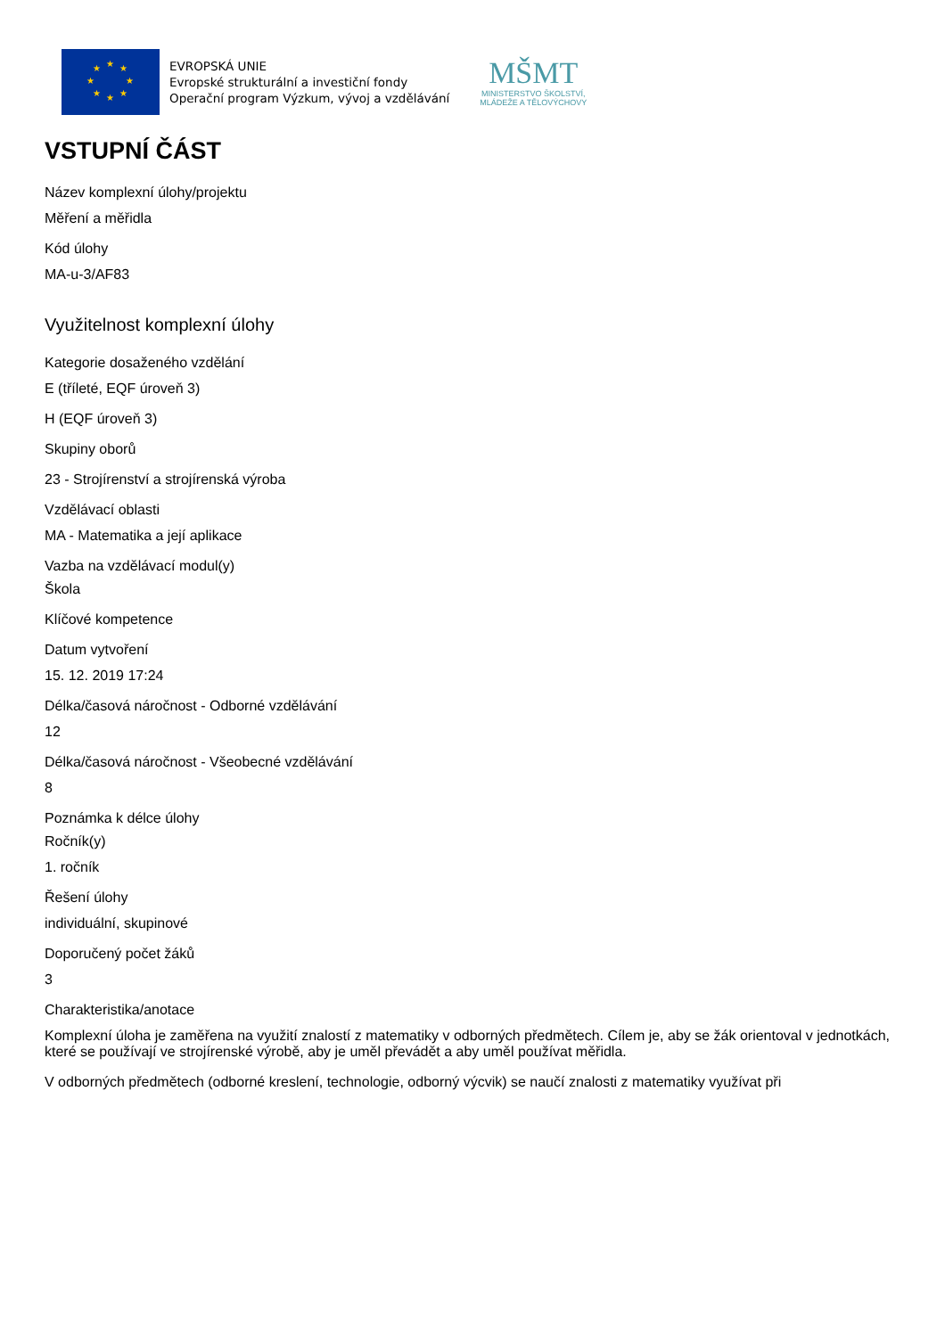★
★
★
★
★
★
★
★
EVROPSKÁ UNIE
Evropské strukturální a investiční fondy
Operační program Výzkum, vývoj a vzdělávání
MŠMT
MINISTERSTVO ŠKOLSTVÍ,
MLÁDEŽE A TĚLOVÝCHOVY
VSTUPNÍ ČÁST
Název komplexní úlohy/projektu
Měření a měřidla
Kód úlohy
MA-u-3/AF83
Využitelnost komplexní úlohy
Kategorie dosaženého vzdělání
E (tříleté, EQF úroveň 3)
H (EQF úroveň 3)
Skupiny oborů
23 - Strojírenství a strojírenská výroba
Vzdělávací oblasti
MA - Matematika a její aplikace
Vazba na vzdělávací modul(y)
Škola
Klíčové kompetence
Datum vytvoření
15. 12. 2019 17:24
Délka/časová náročnost - Odborné vzdělávání
12
Délka/časová náročnost - Všeobecné vzdělávání
8
Poznámka k délce úlohy
Ročník(y)
1. ročník
Řešení úlohy
individuální, skupinové
Doporučený počet žáků
3
Charakteristika/anotace
Komplexní úloha je zaměřena na využití znalostí z matematiky v odborných předmětech. Cílem je, aby se žák orientoval v jednotkách, které se používají ve strojírenské výrobě, aby je uměl převádět a aby uměl používat měřidla.
V odborných předmětech (odborné kreslení, technologie, odborný výcvik) se naučí znalosti z matematiky využívat při